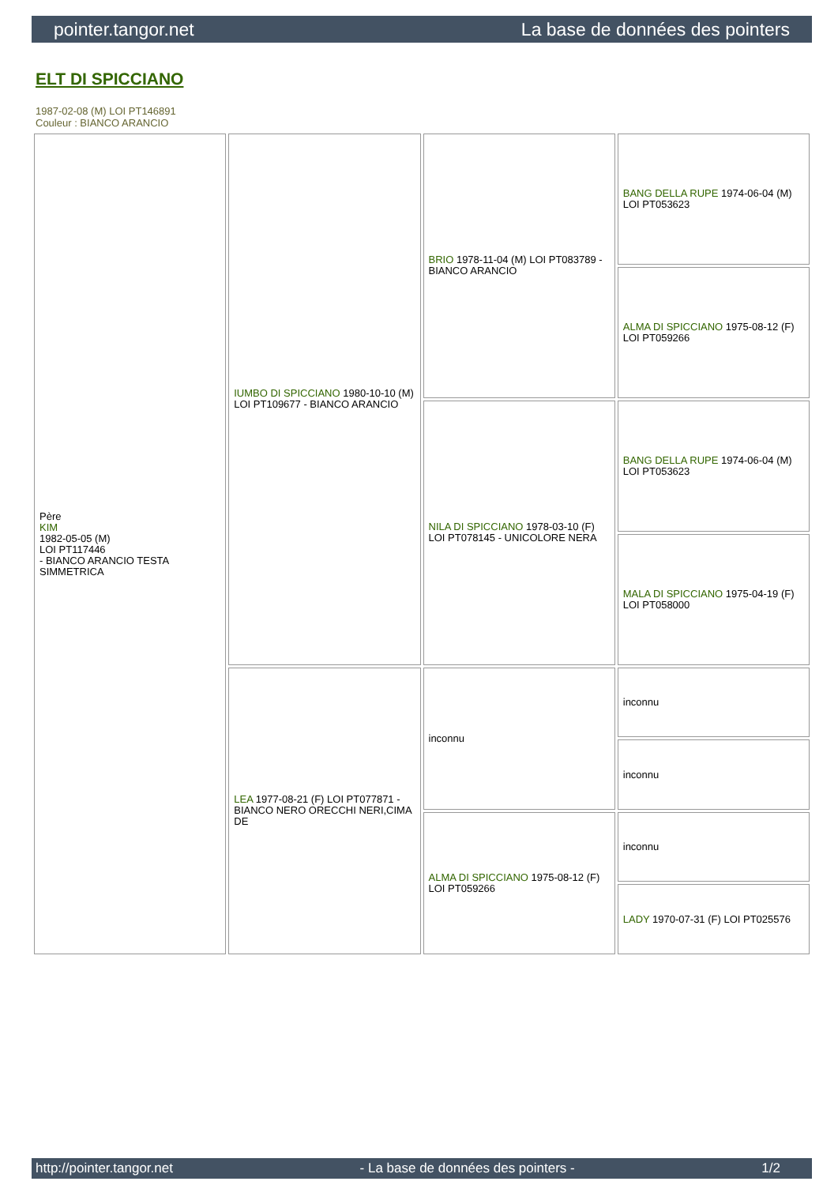pointer.tangor.net La base de données des pointers
ELT DI SPICCIANO
1987-02-08 (M) LOI PT146891
Couleur : BIANCO ARANCIO
| Père KIM 1982-05-05 (M) LOI PT117446 - BIANCO ARANCIO TESTA SIMMETRICA | IUMBO DI SPICCIANO 1980-10-10 (M) LOI PT109677 - BIANCO ARANCIO | BRIO 1978-11-04 (M) LOI PT083789 - BIANCO ARANCIO | BANG DELLA RUPE 1974-06-04 (M) LOI PT053623 |
| | | | ALMA DI SPICCIANO 1975-08-12 (F) LOI PT059266 |
| | | NILA DI SPICCIANO 1978-03-10 (F) LOI PT078145 - UNICOLORE NERA | BANG DELLA RUPE 1974-06-04 (M) LOI PT053623 |
| | | | MALA DI SPICCIANO 1975-04-19 (F) LOI PT058000 |
| | LEA 1977-08-21 (F) LOI PT077871 - BIANCO NERO ORECCHI NERI,CIMA DE | inconnu | inconnu |
| | | | inconnu |
| | | ALMA DI SPICCIANO 1975-08-12 (F) LOI PT059266 | inconnu |
| | | | LADY 1970-07-31 (F) LOI PT025576 |
http://pointer.tangor.net - La base de données des pointers - 1/2